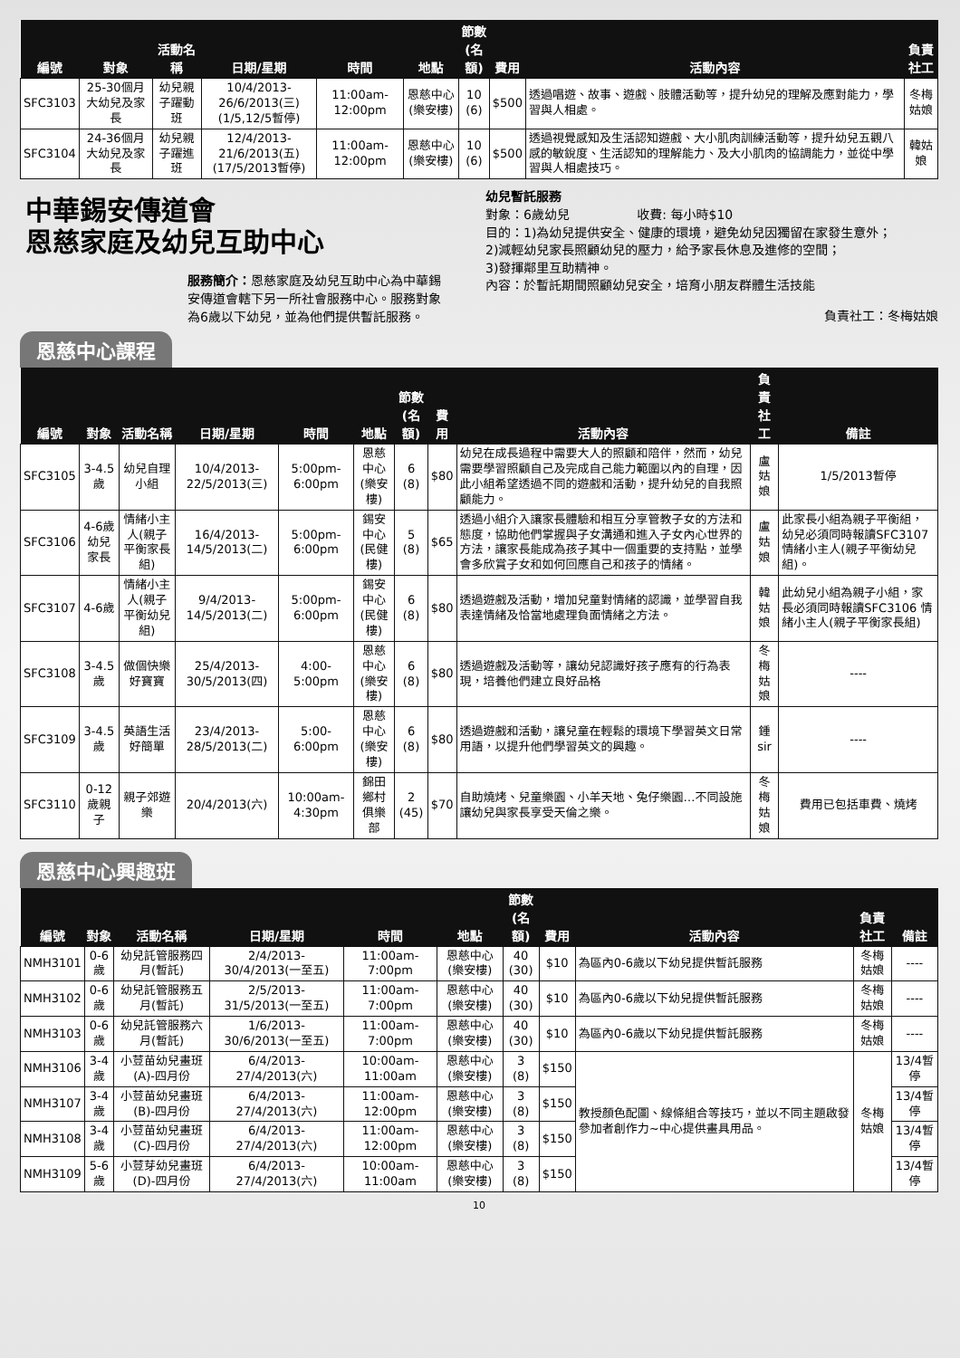| 編號 | 對象 | 活動名稱 | 日期/星期 | 時間 | 地點 | 節數 (名額) | 費用 | 活動內容 | 負責 社工 |
| --- | --- | --- | --- | --- | --- | --- | --- | --- | --- |
| SFC3103 | 25-30個月大幼兒及家長 | 幼兒親子躍動班 | 10/4/2013-26/6/2013(三) (1/5,12/5暫停) | 11:00am-12:00pm | 恩慈中心(樂安樓) | 10 (6) | $500 | 透過唱遊、故事、遊戲、肢體活動等，提升幼兒的理解及應對能力，學習與人相處。 | 冬梅姑娘 |
| SFC3104 | 24-36個月大幼兒及家長 | 幼兒親子躍進班 | 12/4/2013-21/6/2013(五) (17/5/2013暫停) | 11:00am-12:00pm | 恩慈中心(樂安樓) | 10 (6) | $500 | 透過視覺感知及生活認知遊戲、大小肌肉訓練活動等，提升幼兒五觀八感的敏銳度、生活認知的理解能力、及大小肌肉的協調能力，並從中學習與人相處技巧。 | 韓姑娘 |
中華錫安傳道會
恩慈家庭及幼兒互助中心
服務簡介：恩慈家庭及幼兒互助中心為中華錫安傳道會轄下另一所社會服務中心。服務對象為6歲以下幼兒，並為他們提供暫託服務。
恩慈中心課程
幼兒暫託服務
對象：6歲幼兒 　　　　　收費: 每小時$10
目的：1)為幼兒提供安全、健康的環境，避免幼兒因獨留在家發生意外；
2)減輕幼兒家長照顧幼兒的壓力，給予家長休息及進修的空間；
3)發揮鄰里互助精神。
內容：於暫託期間照顧幼兒安全，培育小朋友群體生活技能
負責社工：冬梅姑娘
| 編號 | 對象 | 活動名稱 | 日期/星期 | 時間 | 地點 | 節數 (名額) | 費用 | 活動內容 | 負責 社工 | 備註 |
| --- | --- | --- | --- | --- | --- | --- | --- | --- | --- | --- |
| SFC3105 | 3-4.5歲 | 幼兒自理小組 | 10/4/2013-22/5/2013(三) | 5:00pm-6:00pm | 恩慈中心(樂安樓) | 6 (8) | $80 | 幼兒在成長過程中需要大人的照顧和陪伴，然而，幼兒需要學習照顧自己及完成自己能力範圍以內的自理，因此小組希望透過不同的遊戲和活動，提升幼兒的自我照顧能力。 | 盧姑娘 | 1/5/2013暫停 |
| SFC3106 | 4-6歲幼兒家長 | 情緒小主人(親子平衡家長組) | 16/4/2013-14/5/2013(二) | 5:00pm-6:00pm | 錫安中心(民健樓) | 5 (8) | $65 | 透過小組介入讓家長體驗和相互分享管教子女的方法和態度，協助他們掌握與子女溝通和進入子女內心世界的方法，讓家長能成為孩子其中一個重要的支持點，並學會多欣賞子女和如何回應自己和孩子的情緒。 | 盧姑娘 | 此家長小組為親子平衡組，幼兒必須同時報讀SFC3107 情緒小主人(親子平衡幼兒組)。 |
| SFC3107 | 4-6歲 | 情緒小主人(親子平衡幼兒組) | 9/4/2013-14/5/2013(二) | 5:00pm-6:00pm | 錫安中心(民健樓) | 6 (8) | $80 | 透過遊戲及活動，增加兒童對情緒的認識，並學習自我表達情緒及恰當地處理負面情緒之方法。 | 韓姑娘 | 此幼兒小組為親子小組，家長必須同時報讀SFC3106 情緒小主人(親子平衡家長組) |
| SFC3108 | 3-4.5歲 | 做個快樂好寶寶 | 25/4/2013-30/5/2013(四) | 4:00-5:00pm | 恩慈中心(樂安樓) | 6 (8) | $80 | 透過遊戲及活動等，讓幼兒認識好孩子應有的行為表現，培養他們建立良好品格 | 冬梅姑娘 | ---- |
| SFC3109 | 3-4.5歲 | 英語生活好簡單 | 23/4/2013-28/5/2013(二) | 5:00-6:00pm | 恩慈中心(樂安樓) | 6 (8) | $80 | 透過遊戲和活動，讓兒童在輕鬆的環境下學習英文日常用語，以提升他們學習英文的興趣。 | 鍾sir | ---- |
| SFC3110 | 0-12歲親子 | 親子郊遊樂 | 20/4/2013(六) | 10:00am-4:30pm | 錦田鄉村俱樂部 | 2 (45) | $70 | 自助燒烤、兒童樂園、小羊天地、兔仔樂園…不同設施讓幼兒與家長享受天倫之樂。 | 冬梅姑娘 | 費用已包括車費、燒烤 |
恩慈中心興趣班
| 編號 | 對象 | 活動名稱 | 日期/星期 | 時間 | 地點 | 節數 (名額) | 費用 | 活動內容 | 負責 社工 | 備註 |
| --- | --- | --- | --- | --- | --- | --- | --- | --- | --- | --- |
| NMH3101 | 0-6歲 | 幼兒託管服務四月(暫託) | 2/4/2013-30/4/2013(一至五) | 11:00am-7:00pm | 恩慈中心(樂安樓) | 40 (30) | $10 | 為區內0-6歲以下幼兒提供暫託服務 | 冬梅姑娘 | ---- |
| NMH3102 | 0-6歲 | 幼兒託管服務五月(暫託) | 2/5/2013-31/5/2013(一至五) | 11:00am-7:00pm | 恩慈中心(樂安樓) | 40 (30) | $10 | 為區內0-6歲以下幼兒提供暫託服務 | 冬梅姑娘 | ---- |
| NMH3103 | 0-6歲 | 幼兒託管服務六月(暫託) | 1/6/2013-30/6/2013(一至五) | 11:00am-7:00pm | 恩慈中心(樂安樓) | 40 (30) | $10 | 為區內0-6歲以下幼兒提供暫託服務 | 冬梅姑娘 | ---- |
| NMH3106 | 3-4歲 | 小荳苗幼兒畫班(A)-四月份 | 6/4/2013-27/4/2013(六) | 10:00am-11:00am | 恩慈中心(樂安樓) | 3 (8) | $150 | 教授顏色配圖、線條組合等技巧，並以不同主題啟發參加者創作力~中心提供畫具用品。 | 冬梅姑娘 | 13/4暫停 |
| NMH3107 | 3-4歲 | 小荳苗幼兒畫班(B)-四月份 | 6/4/2013-27/4/2013(六) | 11:00am-12:00pm | 恩慈中心(樂安樓) | 3 (8) | $150 | | | 13/4暫停 |
| NMH3108 | 3-4歲 | 小荳苗幼兒畫班(C)-四月份 | 6/4/2013-27/4/2013(六) | 11:00am-12:00pm | 恩慈中心(樂安樓) | 3 (8) | $150 | | | 13/4暫停 |
| NMH3109 | 5-6歲 | 小荳芽幼兒畫班(D)-四月份 | 6/4/2013-27/4/2013(六) | 10:00am-11:00am | 恩慈中心(樂安樓) | 3 (8) | $150 | | | 13/4暫停 |
10